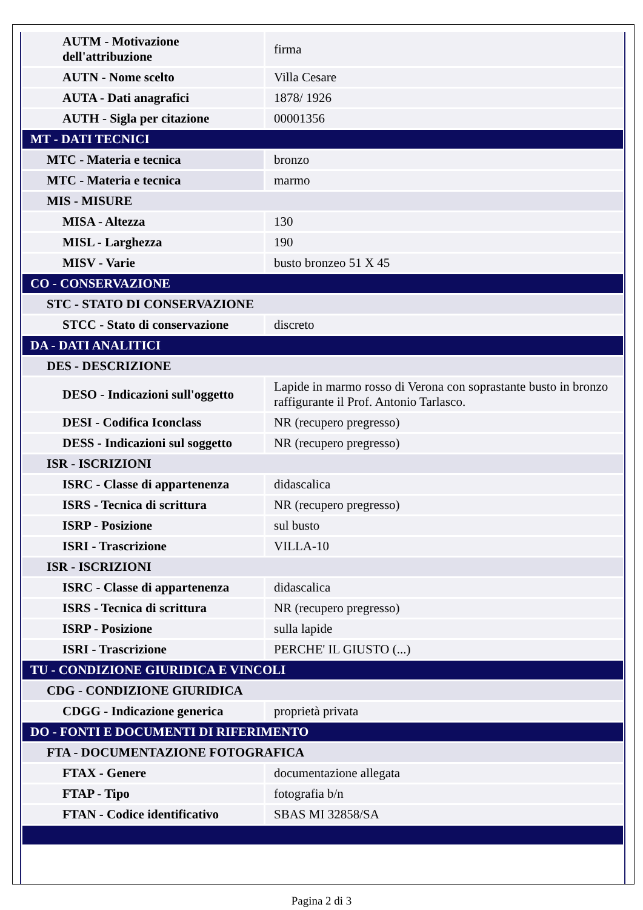| AUTM - Motivazione dell'attribuzione | firma |
| AUTN - Nome scelto | Villa Cesare |
| AUTA - Dati anagrafici | 1878/ 1926 |
| AUTH - Sigla per citazione | 00001356 |
| MT - DATI TECNICI | |
| MTC - Materia e tecnica | bronzo |
| MTC - Materia e tecnica | marmo |
| MIS - MISURE | |
| MISA - Altezza | 130 |
| MISL - Larghezza | 190 |
| MISV - Varie | busto bronzeo 51 X 45 |
| CO - CONSERVAZIONE | |
| STC - STATO DI CONSERVAZIONE | |
| STCC - Stato di conservazione | discreto |
| DA - DATI ANALITICI | |
| DES - DESCRIZIONE | |
| DESO - Indicazioni sull'oggetto | Lapide in marmo rosso di Verona con soprastante busto in bronzo raffigurante il Prof. Antonio Tarlasco. |
| DESI - Codifica Iconclass | NR (recupero pregresso) |
| DESS - Indicazioni sul soggetto | NR (recupero pregresso) |
| ISR - ISCRIZIONI | |
| ISRC - Classe di appartenenza | didascalica |
| ISRS - Tecnica di scrittura | NR (recupero pregresso) |
| ISRP - Posizione | sul busto |
| ISRI - Trascrizione | VILLA-10 |
| ISR - ISCRIZIONI | |
| ISRC - Classe di appartenenza | didascalica |
| ISRS - Tecnica di scrittura | NR (recupero pregresso) |
| ISRP - Posizione | sulla lapide |
| ISRI - Trascrizione | PERCHE' IL GIUSTO (...) |
| TU - CONDIZIONE GIURIDICA E VINCOLI | |
| CDG - CONDIZIONE GIURIDICA | |
| CDGG - Indicazione generica | proprietà privata |
| DO - FONTI E DOCUMENTI DI RIFERIMENTO | |
| FTA - DOCUMENTAZIONE FOTOGRAFICA | |
| FTAX - Genere | documentazione allegata |
| FTAP - Tipo | fotografia b/n |
| FTAN - Codice identificativo | SBAS MI 32858/SA |
Pagina 2 di 3